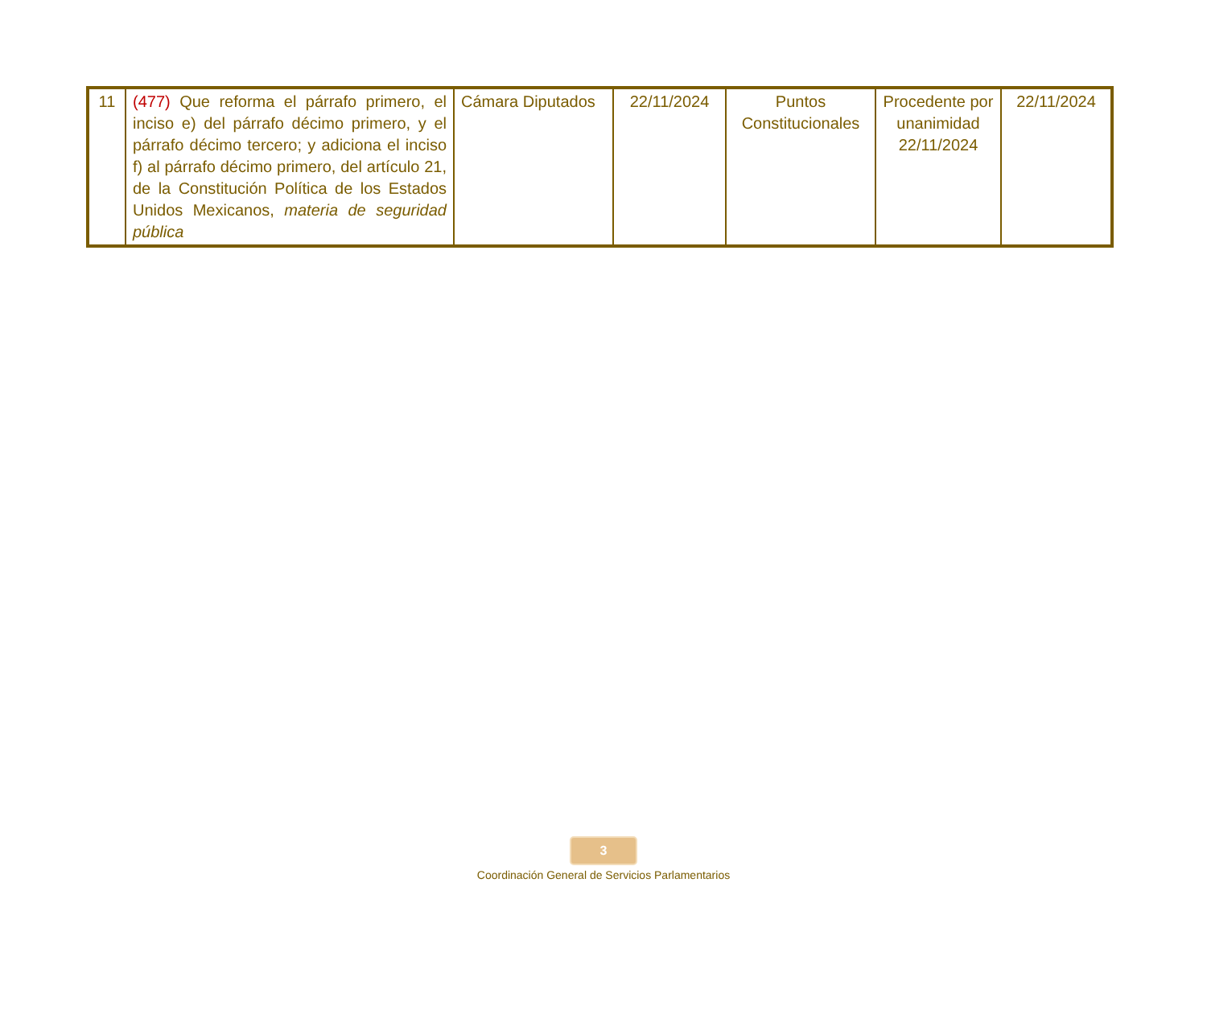| 11 | (477) Que reforma el párrafo primero, el inciso e) del párrafo décimo primero, y el párrafo décimo tercero; y adiciona el inciso f) al párrafo décimo primero, del artículo 21, de la Constitución Política de los Estados Unidos Mexicanos, materia de seguridad pública | Cámara Diputados | 22/11/2024 | Puntos Constitucionales | Procedente por unanimidad 22/11/2024 | 22/11/2024 |
3
Coordinación General de Servicios Parlamentarios